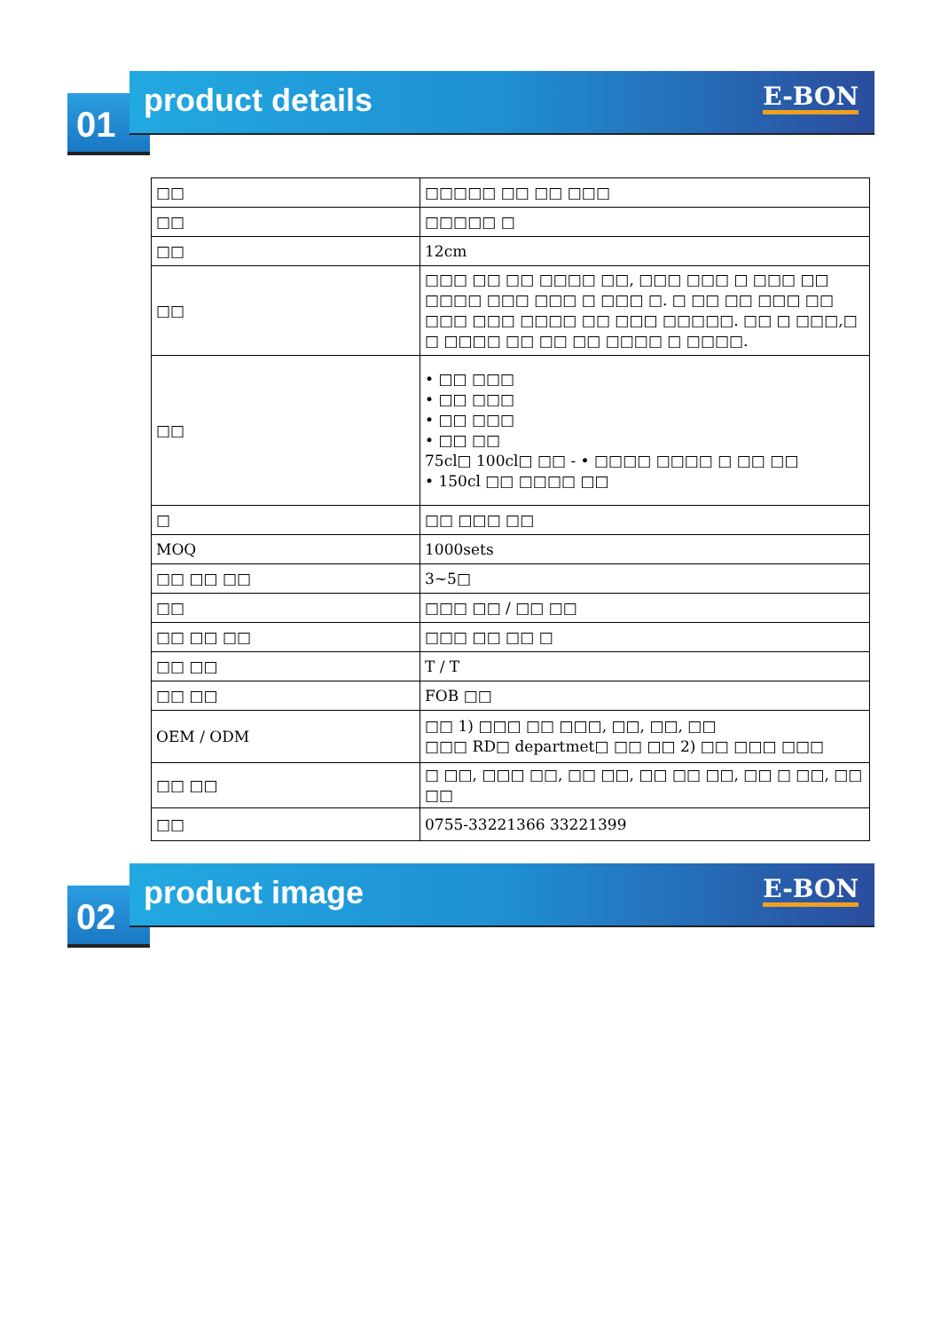01
product details
E-BON
| □□ | □□□□□ □□ □□ □□□ |
| □□ | □□□□□ □ |
| □□ | 12cm |
| □□ | □□□ □□ □□ □□□□ □□, □□□ □□□ □ □□□ □□ □□□□ □□□ □□□ □ □□□ □. □ □□ □□ □□□ □□ □□□ □□□ □□□□ □□ □□□ □□□□□. □□ □ □□□,□ □ □□□□ □□ □□ □□ □□□□ □ □□□□. |
| □□ | • □□ □□□ • □□ □□□ • □□ □□□ • □□ □□ 75cl□ 100cl□ □□ - • □□□□ □□□□ □ □□ □□ • 150cl □□ □□□□ □□ |
| □ | □□ □□□ □□ |
| MOQ | 1000sets |
| □□ □□ □□ | 3~5□ |
| □□ | □□□ □□ / □□ □□ |
| □□ □□ □□ | □□□ □□ □□ □ |
| □□ □□ | T / T |
| □□ □□ | FOB □□ |
| OEM / ODM | □□ 1) □□□ □□ □□□, □□, □□, □□ □□□ RD□ departmet□ □□ □□ 2) □□ □□□ □□□ |
| □□ □□ | □ □□, □□□ □□, □□ □□, □□ □□ □□, □□ □ □□, □□ □□ |
| □□ | 0755-33221366 33221399 |
02
product image
E-BON